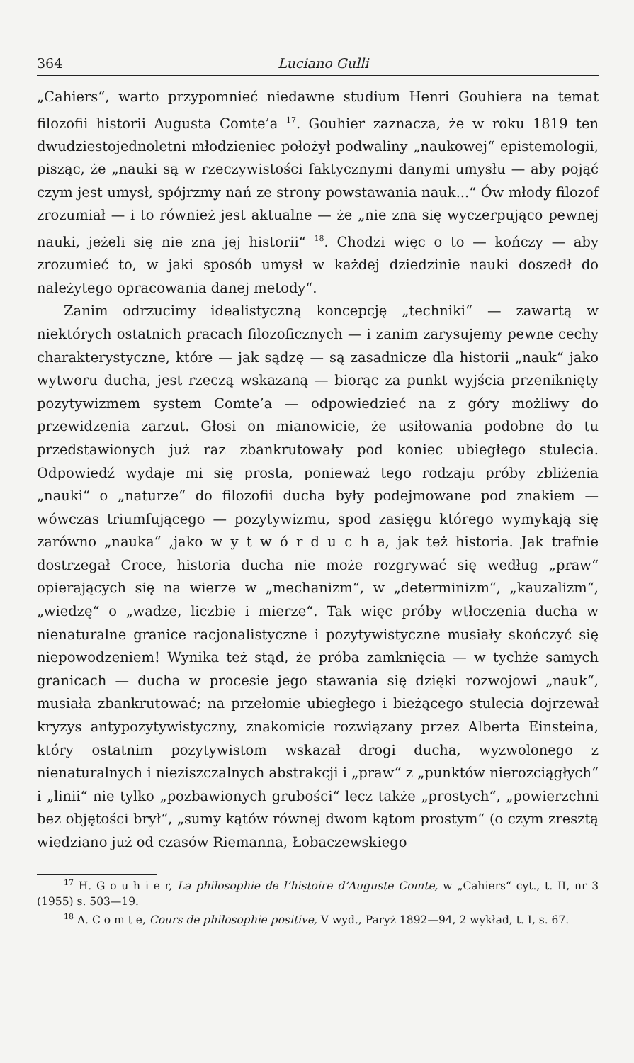364 Luciano Gulli
„Cahiers“, warto przypomnieć niedawne studium Henri Gouhiera na temat filozofii historii Augusta Comte’a <sup>17</sup>. Gouhier zaznacza, że w roku 1819 ten dwudziestojednoletni młodzieniec położył podwaliny „naukowej“ epistemologii, pisząc, że „nauki są w rzeczywistości faktycznymi danymi umysłu — aby pojąć czym jest umysł, spójrzmy nań ze strony powstawania nauk...“ Ów młody filozof zrozumiał — i to również jest aktualne — że „nie zna się wyczerpująco pewnej nauki, jeżeli się nie zna jej historii“ <sup>18</sup>. Chodzi więc o to — kończy — aby zrozumieć to, w jaki sposób umysł w każdej dziedzinie nauki doszedł do należytego opracowania danej metody“.
Zanim odrzucimy idealistyczną koncepcję „techniki“ — zawartą w niektórych ostatnich pracach filozoficznych — i zanim zarysujemy pewne cechy charakterystyczne, które — jak sądzę — są zasadnicze dla historii „nauk“ jako wytworu ducha, jest rzeczą wskazaną — biorąc za punkt wyjścia przeniknięty pozytywizmem system Comte’a — odpowiedzieć na z góry możliwy do przewidzenia zarzut. Głosi on mianowicie, że usiłowania podobne do tu przedstawionych już raz zbankrutowały pod koniec ubiegłego stulecia. Odpowiedź wydaje mi się prosta, ponieważ tego rodzaju próby zbliżenia „nauki“ o „naturze“ do filozofii ducha były podejmowane pod znakiem — wówczas triumfującego — pozytywizmu, spod zasięgu którego wymykają się zarówno „nauka“ ,jako w y t w ó r d u c h a, jak też historia. Jak trafnie dostrzegał Croce, historia ducha nie może rozgrywać się według „praw“ opierających się na wierze w „mechanizm“, w „determinizm“, „kauzalizm“, „wiedzę“ o „wadze, liczbie i mierze“. Tak więc próby wtłoczenia ducha w nienaturalne granice racjonalistyczne i pozytywistyczne musiały skończyć się niepowodzeniem! Wynika też stąd, że próba zamknięcia — w tychże samych granicach — ducha w procesie jego stawania się dzięki rozwojowi „nauk“, musiała zbankrutować; na przełomie ubiegłego i bieżącego stulecia dojrzewał kryzys antypozytywistyczny, znakomicie rozwiązany przez Alberta Einsteina, który ostatnim pozytywistom wskazał drogi ducha, wyzwolonego z nienaturalnych i nieziszczalnych abstrakcji i „praw“ z „punktów nierozciągłych“ i „linii“ nie tylko „pozbawionych grubości“ lecz także „prostych“, „powierzchni bez objętości brył“, „sumy kątów równej dwom kątom prostym“ (o czym zresztą wiedziano już od czasów Riemanna, Łobaczewskiego
<sup>17</sup> H. G o u h i e r, La philosophie de l’histoire d’Auguste Comte, w „Cahiers“ cyt., t. II, nr 3 (1955) s. 503—19.
<sup>18</sup> A. C o m t e, Cours de philosophie positive, V wyd., Paryż 1892—94, 2 wykład, t. I, s. 67.